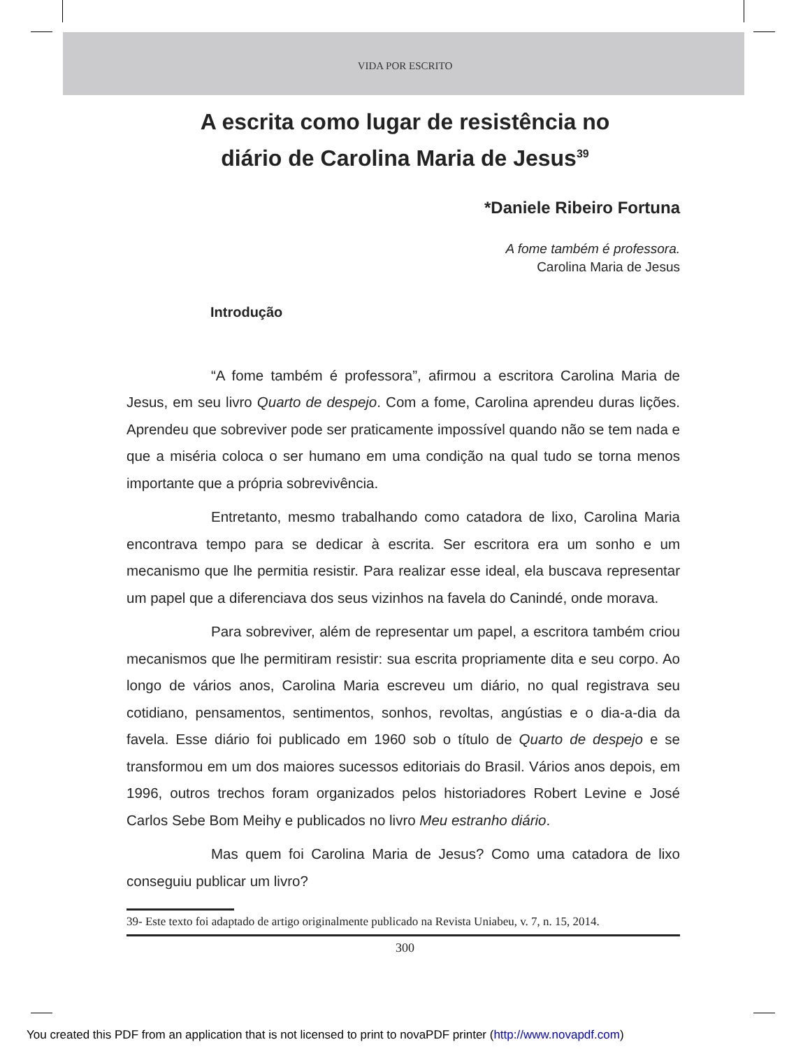VIDA POR ESCRITO
A escrita como lugar de resistência no
diário de Carolina Maria de Jesus<sup>39</sup>
*Daniele Ribeiro Fortuna
A fome também é professora.
Carolina Maria de Jesus
Introdução
“A fome também é professora”, afirmou a escritora Carolina Maria de Jesus, em seu livro Quarto de despejo. Com a fome, Carolina aprendeu duras lições. Aprendeu que sobreviver pode ser praticamente impossível quando não se tem nada e que a miséria coloca o ser humano em uma condição na qual tudo se torna menos importante que a própria sobrevivência.
Entretanto, mesmo trabalhando como catadora de lixo, Carolina Maria encontrava tempo para se dedicar à escrita. Ser escritora era um sonho e um mecanismo que lhe permitia resistir. Para realizar esse ideal, ela buscava representar um papel que a diferenciava dos seus vizinhos na favela do Canindé, onde morava.
Para sobreviver, além de representar um papel, a escritora também criou mecanismos que lhe permitiram resistir: sua escrita propriamente dita e seu corpo. Ao longo de vários anos, Carolina Maria escreveu um diário, no qual registrava seu cotidiano, pensamentos, sentimentos, sonhos, revoltas, angústias e o dia-a-dia da favela. Esse diário foi publicado em 1960 sob o título de Quarto de despejo e se transformou em um dos maiores sucessos editoriais do Brasil. Vários anos depois, em 1996, outros trechos foram organizados pelos historiadores Robert Levine e José Carlos Sebe Bom Meihy e publicados no livro Meu estranho diário.
Mas quem foi Carolina Maria de Jesus? Como uma catadora de lixo conseguiu publicar um livro?
39- Este texto foi adaptado de artigo originalmente publicado na Revista Uniabeu, v. 7, n. 15, 2014.
300
You created this PDF from an application that is not licensed to print to novaPDF printer (http://www.novapdf.com)